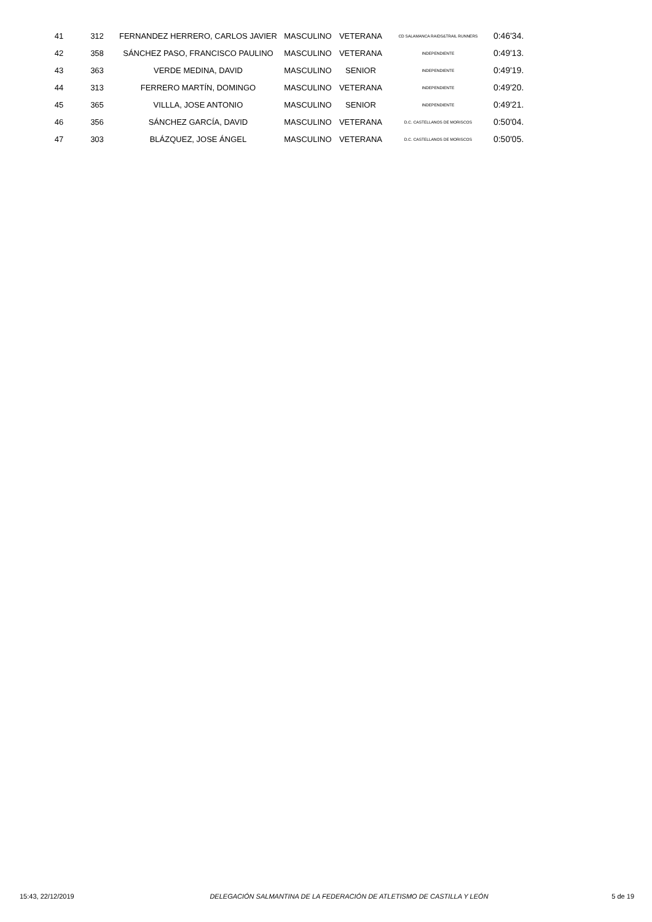| 41 | 312 | FERNANDEZ HERRERO, CARLOS JAVIER | MASCULINO | VETERANA | CD SALAMANCA RAIDS&TRAIL RUNNERS | 0:46'34. |
| 42 | 358 | SÁNCHEZ PASO, FRANCISCO PAULINO | MASCULINO | VETERANA | INDEPENDIENTE | 0:49'13. |
| 43 | 363 | VERDE MEDINA, DAVID | MASCULINO | SENIOR | INDEPENDIENTE | 0:49'19. |
| 44 | 313 | FERRERO MARTÍN, DOMINGO | MASCULINO | VETERANA | INDEPENDIENTE | 0:49'20. |
| 45 | 365 | VILLLA, JOSE ANTONIO | MASCULINO | SENIOR | INDEPENDIENTE | 0:49'21. |
| 46 | 356 | SÁNCHEZ GARCÍA, DAVID | MASCULINO | VETERANA | D.C. CASTELLANOS DE MORISCOS | 0:50'04. |
| 47 | 303 | BLÁZQUEZ, JOSE ÁNGEL | MASCULINO | VETERANA | D.C. CASTELLANOS DE MORISCOS | 0:50'05. |
15:43, 22/12/2019 DELEGACIÓN SALMANTINA DE LA FEDERACIÓN DE ATLETISMO DE CASTILLA Y LEÓN 5 de 19